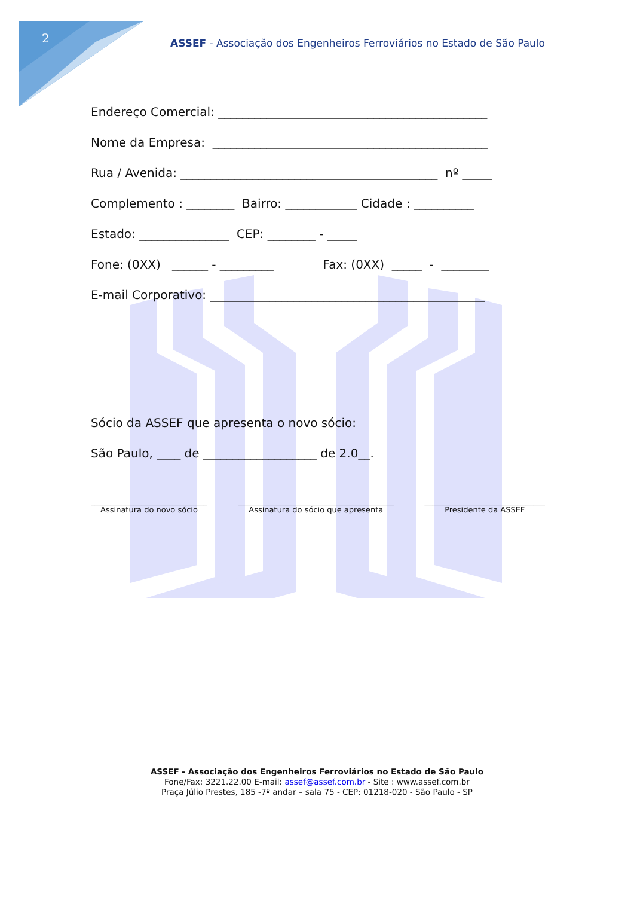2
ASSEF - Associação dos Engenheiros Ferroviários no Estado de São Paulo
Endereço Comercial: _____________________________________________
Nome da Empresa: ______________________________________________
Rua / Avenida: ___________________________________________ nº _____
Complemento : ________ Bairro: ____________ Cidade : __________
Estado: _______________ CEP: ________ - _____
Fone: (0XX) ______ - _________ Fax: (0XX) _____ - ________
E-mail Corporativo: ______________________________________________
Sócio da ASSEF que apresenta o novo sócio:
São Paulo, ____ de ___________________ de 2.0__.
______________________________ Assinatura do novo sócio
________________________________________ Assinatura do sócio que apresenta
_______________________________ Presidente da ASSEF
ASSEF - Associação dos Engenheiros Ferroviários no Estado de São Paulo
Fone/Fax: 3221.22.00 E-mail: assef@assef.com.br - Site : www.assef.com.br
Praça Júlio Prestes, 185 -7º andar – sala 75 - CEP: 01218-020 - São Paulo - SP